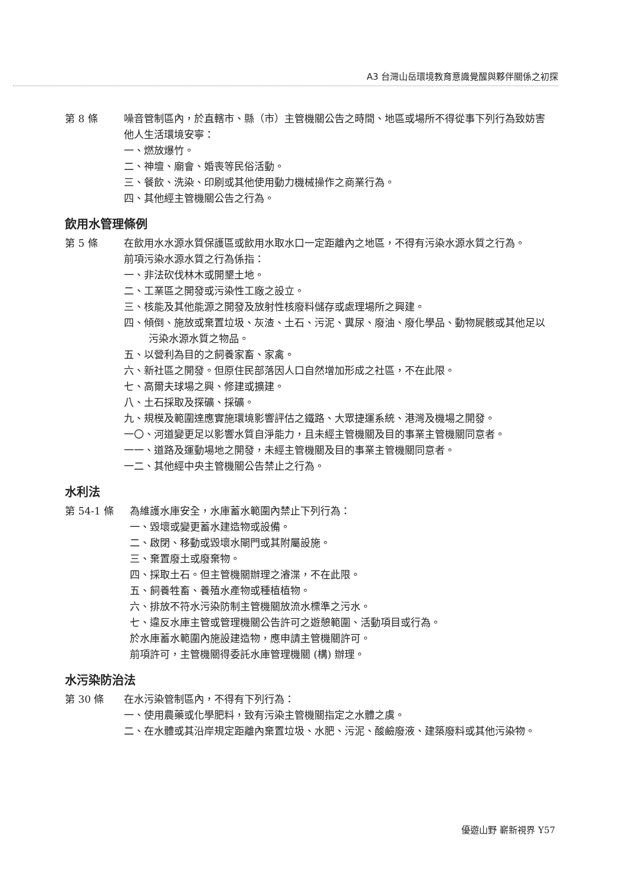A3 台灣山岳環境教育意識覺醒與夥伴關係之初探
第 8 條 噪音管制區內，於直轄市、縣（市）主管機關公告之時間、地區或場所不得從事下列行為致妨害他人生活環境安寧：
一、燃放爆竹。
二、神壇、廟會、婚喪等民俗活動。
三、餐飲、洗染、印刷或其他使用動力機械操作之商業行為。
四、其他經主管機關公告之行為。
飲用水管理條例
第 5 條 在飲用水水源水質保護區或飲用水取水口一定距離內之地區，不得有污染水源水質之行為。
前項污染水源水質之行為係指：
一、非法砍伐林木或開墾土地。
二、工業區之開發或污染性工廠之設立。
三、核能及其他能源之開發及放射性核廢料儲存或處理場所之興建。
四、傾倒、施放或棄置垃圾、灰渣、土石、污泥、糞尿、廢油、廢化學品、動物屍骸或其他足以污染水源水質之物品。
五、以營利為目的之飼養家畜、家禽。
六、新社區之開發。但原住民部落因人口自然增加形成之社區，不在此限。
七、高爾夫球場之興、修建或擴建。
八、土石採取及探礦、採礦。
九、規模及範圍達應實施環境影響評估之鐵路、大眾捷運系統、港灣及機場之開發。
一〇、河道變更足以影響水質自淨能力，且未經主管機關及目的事業主管機關同意者。
一一、道路及運動場地之開發，未經主管機關及目的事業主管機關同意者。
一二、其他經中央主管機關公告禁止之行為。
水利法
第 54-1 條 為維護水庫安全，水庫蓄水範圍內禁止下列行為：
一、毀壞或變更蓄水建造物或設備。
二、啟閉、移動或毀壞水閘門或其附屬設施。
三、棄置廢土或廢棄物。
四、採取土石。但主管機關辦理之濬渫，不在此限。
五、飼養牲畜、養殖水產物或種植植物。
六、排放不符水污染防制主管機關放流水標準之污水。
七、違反水庫主管或管理機關公告許可之遊憩範圍、活動項目或行為。
於水庫蓄水範圍內施設建造物，應申請主管機關許可。
前項許可，主管機關得委託水庫管理機關 (構) 辦理。
水污染防治法
第 30 條 在水污染管制區內，不得有下列行為：
一、使用農藥或化學肥料，致有污染主管機關指定之水體之虞。
二、在水體或其沿岸規定距離內棄置垃圾、水肥、污泥、酸鹼廢液、建築廢料或其他污染物。
優遊山野 嶄新視界 Y57